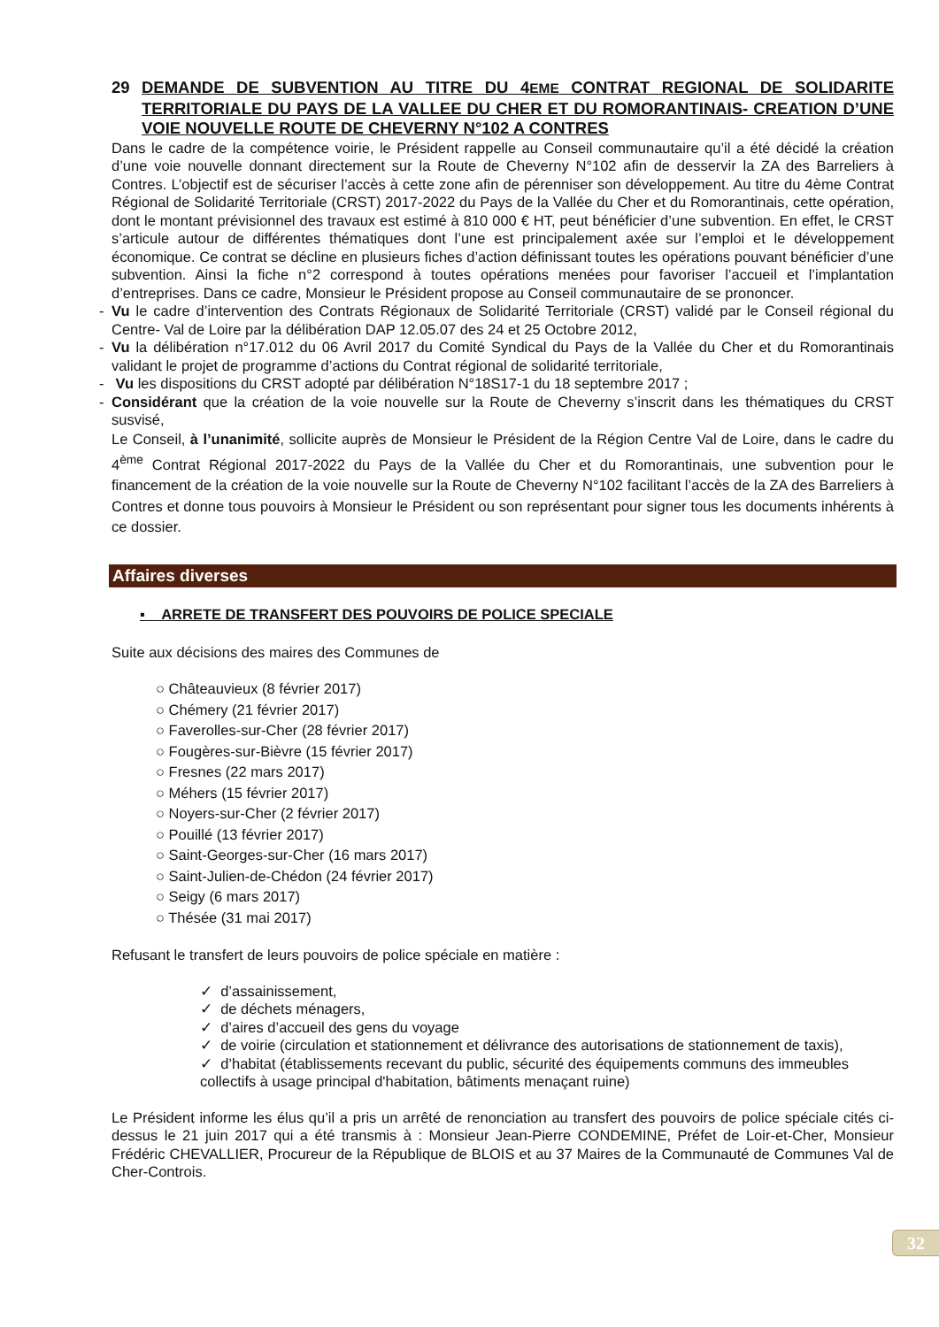29 DEMANDE DE SUBVENTION AU TITRE DU 4EME CONTRAT REGIONAL DE SOLIDARITE TERRITORIALE DU PAYS DE LA VALLEE DU CHER ET DU ROMORANTINAIS- CREATION D’UNE VOIE NOUVELLE ROUTE DE CHEVERNY N°102 A CONTRES
Dans le cadre de la compétence voirie, le Président rappelle au Conseil communautaire qu’il a été décidé la création d’une voie nouvelle donnant directement sur la Route de Cheverny N°102 afin de desservir la ZA des Barreliers à Contres. L’objectif est de sécuriser l’accès à cette zone afin de pérenniser son développement. Au titre du 4ème Contrat Régional de Solidarité Territoriale (CRST) 2017-2022 du Pays de la Vallée du Cher et du Romorantinais, cette opération, dont le montant prévisionnel des travaux est estimé à 810 000 € HT, peut bénéficier d’une subvention. En effet, le CRST s’articule autour de différentes thématiques dont l’une est principalement axée sur l’emploi et le développement économique. Ce contrat se décline en plusieurs fiches d’action définissant toutes les opérations pouvant bénéficier d’une subvention. Ainsi la fiche n°2 correspond à toutes opérations menées pour favoriser l’accueil et l’implantation d’entreprises. Dans ce cadre, Monsieur le Président propose au Conseil communautaire de se prononcer.
- Vu le cadre d’intervention des Contrats Régionaux de Solidarité Territoriale (CRST) validé par le Conseil régional du Centre- Val de Loire par la délibération DAP 12.05.07 des 24 et 25 Octobre 2012,
- Vu la délibération n°17.012 du 06 Avril 2017 du Comité Syndical du Pays de la Vallée du Cher et du Romorantinais validant le projet de programme d’actions du Contrat régional de solidarité territoriale,
- Vu les dispositions du CRST adopté par délibération N°18S17-1 du 18 septembre 2017 ;
- Considérant que la création de la voie nouvelle sur la Route de Cheverny s’inscrit dans les thématiques du CRST susvisé,
Le Conseil, à l’unanimité, sollicite auprès de Monsieur le Président de la Région Centre Val de Loire, dans le cadre du 4<sup>ème</sup> Contrat Régional 2017-2022 du Pays de la Vallée du Cher et du Romorantinais, une subvention pour le financement de la création de la voie nouvelle sur la Route de Cheverny N°102 facilitant l’accès de la ZA des Barreliers à Contres et donne tous pouvoirs à Monsieur le Président ou son représentant pour signer tous les documents inhérents à ce dossier.
Affaires diverses
▪ ARRETE DE TRANSFERT DES POUVOIRS DE POLICE SPECIALE
Suite aux décisions des maires des Communes de
○ Châteauvieux (8 février 2017)
○ Chémery (21 février 2017)
○ Faverolles-sur-Cher (28 février 2017)
○ Fougères-sur-Bièvre (15 février 2017)
○ Fresnes (22 mars 2017)
○ Méhers (15 février 2017)
○ Noyers-sur-Cher (2 février 2017)
○ Pouillé (13 février 2017)
○ Saint-Georges-sur-Cher (16 mars 2017)
○ Saint-Julien-de-Chédon (24 février 2017)
○ Seigy (6 mars 2017)
○ Thésée (31 mai 2017)
Refusant le transfert de leurs pouvoirs de police spéciale en matière :
✓ d’assainissement,
✓ de déchets ménagers,
✓ d’aires d’accueil des gens du voyage
✓ de voirie (circulation et stationnement et délivrance des autorisations de stationnement de taxis),
✓ d’habitat (établissements recevant du public, sécurité des équipements communs des immeubles collectifs à usage principal d'habitation, bâtiments menaçant ruine)
Le Président informe les élus qu’il a pris un arrêté de renonciation au transfert des pouvoirs de police spéciale cités ci-dessus le 21 juin 2017 qui a été transmis à : Monsieur Jean-Pierre CONDEMINE, Préfet de Loir-et-Cher, Monsieur Frédéric CHEVALLIER, Procureur de la République de BLOIS et au 37 Maires de la Communauté de Communes Val de Cher-Controis.
32